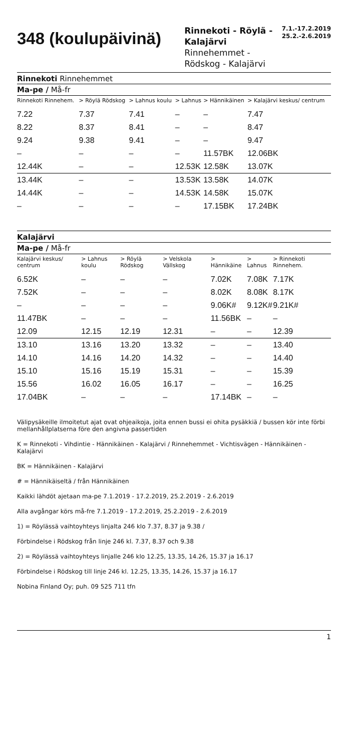348 (koulupäivinä)
Rinnekoti - Röylä - Kalajärvi
Rinnehemmet - Rödskog - Kalajärvi
7.1.-17.2.2019
25.2.-2.6.2019
Rinnekoti Rinnehemmet
Ma-pe / Må-fr
| Rinnekoti Rinnehem. | > Röylä Rödskog | > Lahnus koulu | > Lahnus | > Hännikäinen | > Kalajärvi keskus/ centrum |
| --- | --- | --- | --- | --- | --- |
| 7.22 | 7.37 | 7.41 | – | – | 7.47 |
| 8.22 | 8.37 | 8.41 | – | – | 8.47 |
| 9.24 | 9.38 | 9.41 | – | – | 9.47 |
| – | – | – | – | 11.57BK | 12.06BK |
| 12.44K | – | – | 12.53K | 12.58K | 13.07K |
| 13.44K | – | – | 13.53K | 13.58K | 14.07K |
| 14.44K | – | – | 14.53K | 14.58K | 15.07K |
| – | – | – | – | 17.15BK | 17.24BK |
Kalajärvi
Ma-pe / Må-fr
| Kalajärvi keskus/ centrum | > Lahnus koulu | > Röylä Rödskog | > Velskola Vällskog | > Hännikäine | > Lahnus | > Rinnekoti Rinnehem. |
| --- | --- | --- | --- | --- | --- | --- |
| 6.52K | – | – | – | 7.02K | 7.08K | 7.17K |
| 7.52K | – | – | – | 8.02K | 8.08K | 8.17K |
| – | – | – | – | 9.06K# | 9.12K# | 9.21K# |
| 11.47BK | – | – | – | 11.56BK | – | – |
| 12.09 | 12.15 | 12.19 | 12.31 | – | – | 12.39 |
| 13.10 | 13.16 | 13.20 | 13.32 | – | – | 13.40 |
| 14.10 | 14.16 | 14.20 | 14.32 | – | – | 14.40 |
| 15.10 | 15.16 | 15.19 | 15.31 | – | – | 15.39 |
| 15.56 | 16.02 | 16.05 | 16.17 | – | – | 16.25 |
| 17.04BK | – | – | – | 17.14BK | – | – |
Välipysäkeille ilmoitetut ajat ovat ohjeaikoja, joita ennen bussi ei ohita pysäkkiä / bussen kör inte förbi mellanhållplatserna före den angivna passertiden
K = Rinnekoti - Vihdintie - Hännikäinen - Kalajärvi / Rinnehemmet - Vichtisvägen - Hännikäinen - Kalajärvi
BK = Hännikäinen - Kalajärvi
# = Hännikäiseltä / från Hännikäinen
Kaikki lähdöt ajetaan ma-pe 7.1.2019 - 17.2.2019, 25.2.2019 - 2.6.2019
Alla avgångar körs må-fre 7.1.2019 - 17.2.2019, 25.2.2019 - 2.6.2019
1) = Röylässä vaihtoyhteys linjalta 246 klo 7.37, 8.37 ja 9.38 /
Förbindelse i Rödskog från linje 246 kl. 7.37, 8.37 och 9.38
2) = Röylässä vaihtoyhteys linjalle 246 klo 12.25, 13.35, 14.26, 15.37 ja 16.17
Förbindelse i Rödskog till linje 246 kl. 12.25, 13.35, 14.26, 15.37 ja 16.17
Nobina Finland Oy; puh. 09 525 711 tfn
1